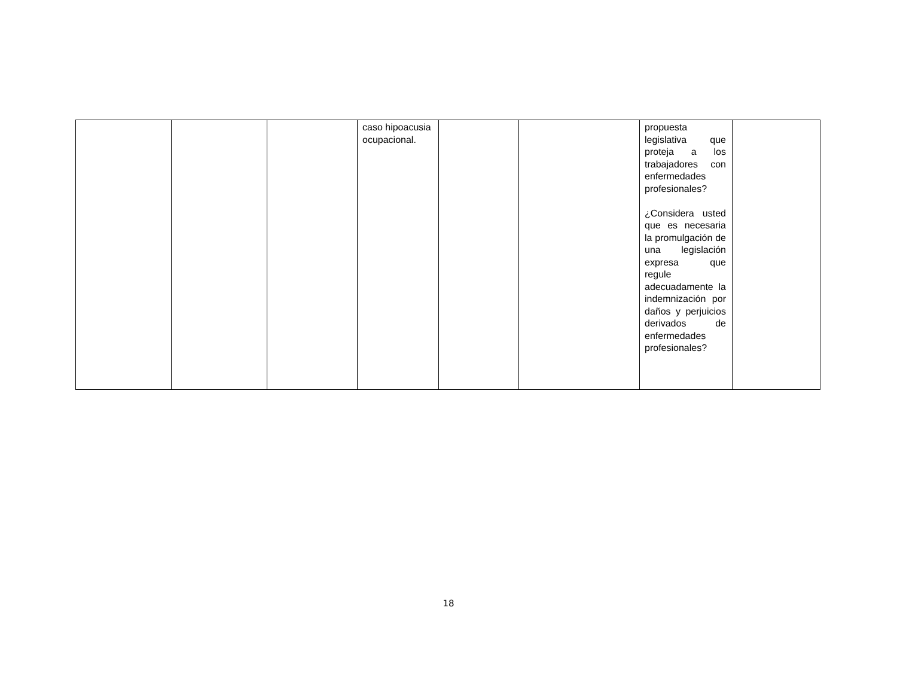| | | | caso hipoacusia ocupacional. | | | propuesta legislativa que proteja a los trabajadores con enfermedades profesionales? ¿Considera usted que es necesaria la promulgación de una legislación expresa que regule adecuadamente la indemnización por daños y perjuicios derivados de enfermedades profesionales? | |
18